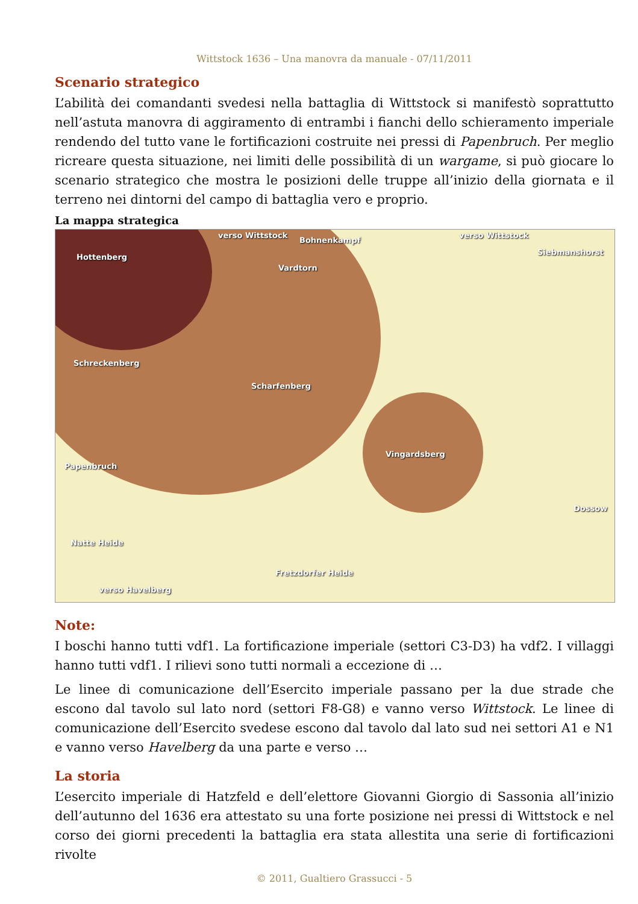Wittstock 1636 – Una manovra da manuale - 07/11/2011
Scenario strategico
L’abilità dei comandanti svedesi nella battaglia di Wittstock si manifestò soprattutto nell’astuta manovra di aggiramento di entrambi i fianchi dello schieramento imperiale rendendo del tutto vane le fortificazioni costruite nei pressi di Papenbruch. Per meglio ricreare questa situazione, nei limiti delle possibilità di un wargame, si può giocare lo scenario strategico che mostra le posizioni delle truppe all’inizio della giornata e il terreno nei dintorni del campo di battaglia vero e proprio.
La mappa strategica
verso Wittstock
Bohnenkampf
verso Wittstock
Siebmanshorst
Hottenberg
Vardtorn
Schreckenberg
Scharfenberg
Vingardsberg
Papenbruch
Dossow
Natte Heide
Fretzdorfer Heide
verso Havelberg
Note:
I boschi hanno tutti vdf1. La fortificazione imperiale (settori C3-D3) ha vdf2. I villaggi hanno tutti vdf1. I rilievi sono tutti normali a eccezione di …
Le linee di comunicazione dell’Esercito imperiale passano per la due strade che escono dal tavolo sul lato nord (settori F8-G8) e vanno verso Wittstock. Le linee di comunicazione dell’Esercito svedese escono dal tavolo dal lato sud nei settori A1 e N1 e vanno verso Havelberg da una parte e verso …
La storia
L’esercito imperiale di Hatzfeld e dell’elettore Giovanni Giorgio di Sassonia all’inizio dell’autunno del 1636 era attestato su una forte posizione nei pressi di Wittstock e nel corso dei giorni precedenti la battaglia era stata allestita una serie di fortificazioni rivolte
© 2011, Gualtiero Grassucci - 5